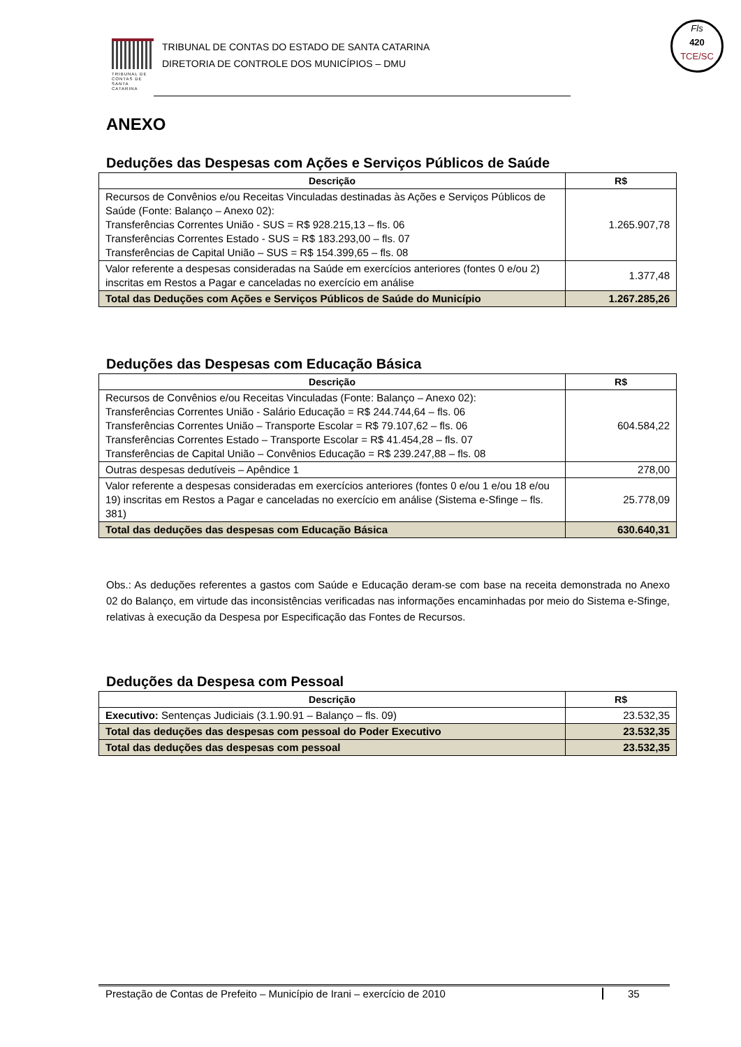TRIBUNAL DE CONTAS DE SANTA CATARINA
TRIBUNAL DE CONTAS DO ESTADO DE SANTA CATARINA
DIRETORIA DE CONTROLE DOS MUNICÍPIOS – DMU
Fls
420
TCE/SC
ANEXO
Deduções das Despesas com Ações e Serviços Públicos de Saúde
| Descrição | R$ |
| --- | --- |
| Recursos de Convênios e/ou Receitas Vinculadas destinadas às Ações e Serviços Públicos de Saúde (Fonte: Balanço – Anexo 02): Transferências Correntes União - SUS = R$ 928.215,13 – fls. 06 Transferências Correntes Estado - SUS = R$ 183.293,00 – fls. 07 Transferências de Capital União – SUS = R$ 154.399,65 – fls. 08 | 1.265.907,78 |
| Valor referente a despesas consideradas na Saúde em exercícios anteriores (fontes 0 e/ou 2) inscritas em Restos a Pagar e canceladas no exercício em análise | 1.377,48 |
| Total das Deduções com Ações e Serviços Públicos de Saúde do Município | 1.267.285,26 |
Deduções das Despesas com Educação Básica
| Descrição | R$ |
| --- | --- |
| Recursos de Convênios e/ou Receitas Vinculadas (Fonte: Balanço – Anexo 02): Transferências Correntes União - Salário Educação = R$ 244.744,64 – fls. 06 Transferências Correntes União – Transporte Escolar = R$ 79.107,62 – fls. 06 Transferências Correntes Estado – Transporte Escolar = R$ 41.454,28 – fls. 07 Transferências de Capital União – Convênios Educação = R$ 239.247,88 – fls. 08 | 604.584,22 |
| Outras despesas dedutíveis – Apêndice 1 | 278,00 |
| Valor referente a despesas consideradas em exercícios anteriores (fontes 0 e/ou 1 e/ou 18 e/ou 19) inscritas em Restos a Pagar e canceladas no exercício em análise (Sistema e-Sfinge – fls. 381) | 25.778,09 |
| Total das deduções das despesas com Educação Básica | 630.640,31 |
Obs.: As deduções referentes a gastos com Saúde e Educação deram-se com base na receita demonstrada no Anexo 02 do Balanço, em virtude das inconsistências verificadas nas informações encaminhadas por meio do Sistema e-Sfinge, relativas à execução da Despesa por Especificação das Fontes de Recursos.
Deduções da Despesa com Pessoal
| Descrição | R$ |
| --- | --- |
| Executivo: Sentenças Judiciais (3.1.90.91 – Balanço – fls. 09) | 23.532,35 |
| Total das deduções das despesas com pessoal do Poder Executivo | 23.532,35 |
| Total das deduções das despesas com pessoal | 23.532,35 |
Prestação de Contas de Prefeito – Município de Irani – exercício de 2010 35